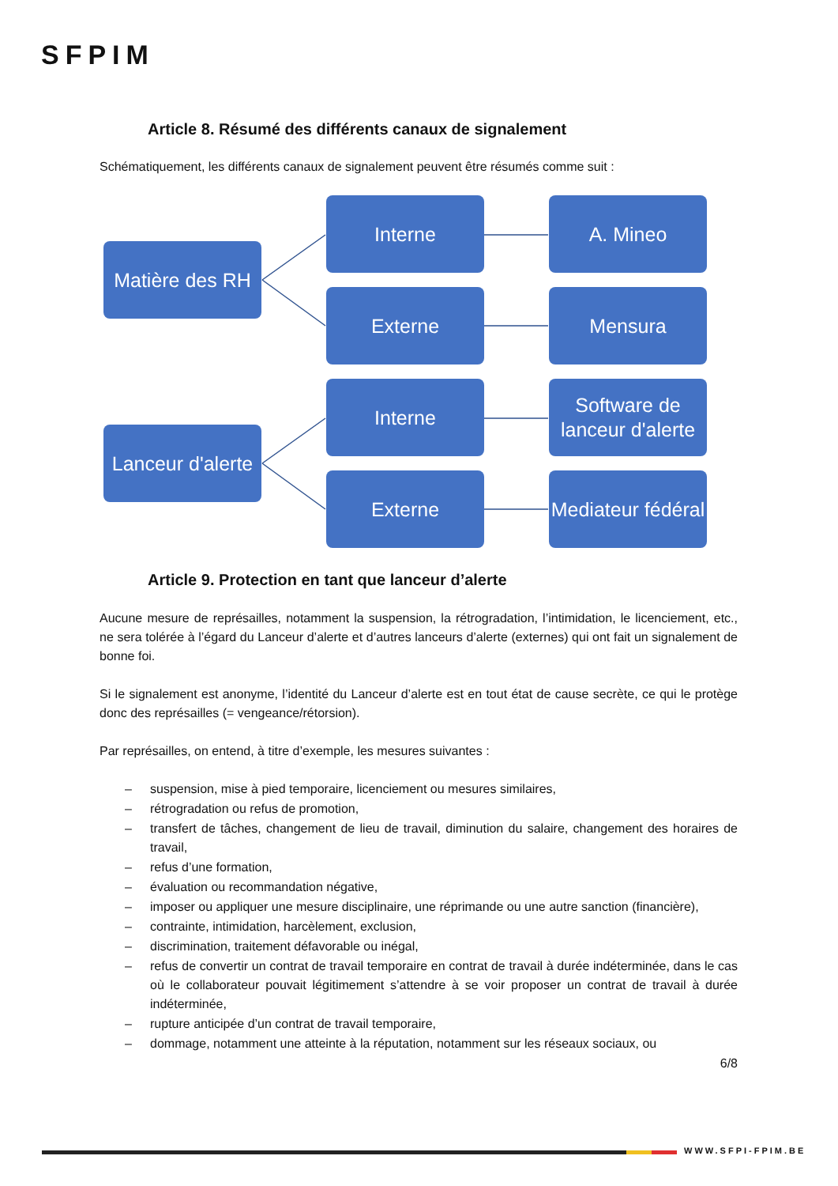SFPIM
Article 8. Résumé des différents canaux de signalement
Schématiquement, les différents canaux de signalement peuvent être résumés comme suit :
Matière des RH
Interne A. Mineo
Externe Mensura
Lanceur d'alerte
Interne
Software de lanceur d'alerte
Externe
Mediateur fédéral
Article 9. Protection en tant que lanceur d’alerte
Aucune mesure de représailles, notamment la suspension, la rétrogradation, l’intimidation, le licenciement, etc., ne sera tolérée à l’égard du Lanceur d’alerte et d’autres lanceurs d’alerte (externes) qui ont fait un signalement de bonne foi.
Si le signalement est anonyme, l’identité du Lanceur d’alerte est en tout état de cause secrète, ce qui le protège donc des représailles (= vengeance/rétorsion).
Par représailles, on entend, à titre d’exemple, les mesures suivantes :
– suspension, mise à pied temporaire, licenciement ou mesures similaires,
– rétrogradation ou refus de promotion,
– transfert de tâches, changement de lieu de travail, diminution du salaire, changement des horaires de travail,
– refus d’une formation,
– évaluation ou recommandation négative,
– imposer ou appliquer une mesure disciplinaire, une réprimande ou une autre sanction (financière),
– contrainte, intimidation, harcèlement, exclusion,
– discrimination, traitement défavorable ou inégal,
– refus de convertir un contrat de travail temporaire en contrat de travail à durée indéterminée, dans le cas où le collaborateur pouvait légitimement s’attendre à se voir proposer un contrat de travail à durée indéterminée,
– rupture anticipée d’un contrat de travail temporaire,
– dommage, notamment une atteinte à la réputation, notamment sur les réseaux sociaux, ou
6/8
WWW.SFPI-FPIM.BE